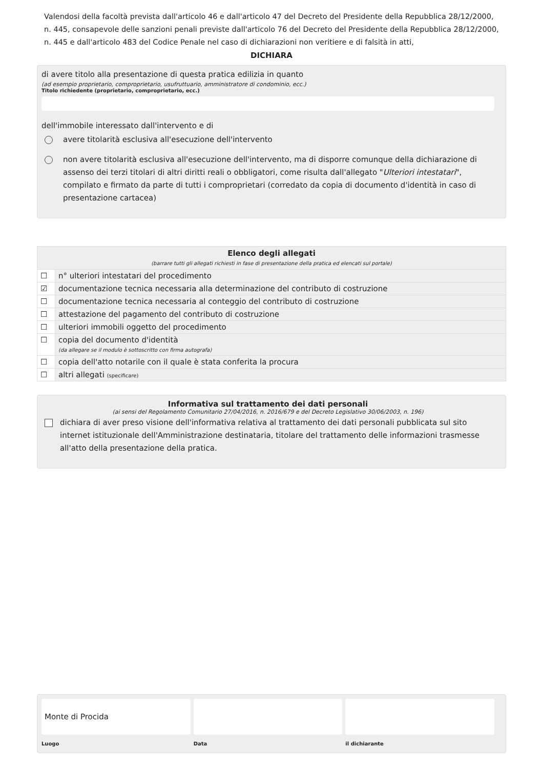Valendosi della facoltà prevista dall'articolo 46 e dall'articolo 47 del Decreto del Presidente della Repubblica 28/12/2000, n. 445, consapevole delle sanzioni penali previste dall'articolo 76 del Decreto del Presidente della Repubblica 28/12/2000, n. 445 e dall'articolo 483 del Codice Penale nel caso di dichiarazioni non veritiere e di falsità in atti,
DICHIARA
di avere titolo alla presentazione di questa pratica edilizia in quanto
(ad esempio proprietario, comproprietario, usufruttuario, amministratore di condominio, ecc.)
Titolo richiedente (proprietario, comproprietario, ecc.)
dell'immobile interessato dall'intervento e di
avere titolarità esclusiva all'esecuzione dell'intervento
non avere titolarità esclusiva all'esecuzione dell'intervento, ma di disporre comunque della dichiarazione di assenso dei terzi titolari di altri diritti reali o obbligatori, come risulta dall'allegato "Ulteriori intestatari", compilato e firmato da parte di tutti i comproprietari (corredato da copia di documento d'identità in caso di presentazione cartacea)
| Elenco degli allegati (barrare tutti gli allegati richiesti in fase di presentazione della pratica ed elencati sul portale) | |
| --- | --- |
| ☐ | n° ulteriori intestatari del procedimento |
| ☑ | documentazione tecnica necessaria alla determinazione del contributo di costruzione |
| ☐ | documentazione tecnica necessaria al conteggio del contributo di costruzione |
| ☐ | attestazione del pagamento del contributo di costruzione |
| ☐ | ulteriori immobili oggetto del procedimento |
| ☐ | copia del documento d'identità (da allegare se il modulo è sottoscritto con firma autografa) |
| ☐ | copia dell'atto notarile con il quale è stata conferita la procura |
| ☐ | altri allegati (specificare) |
Informativa sul trattamento dei dati personali
(ai sensi del Regolamento Comunitario 27/04/2016, n. 2016/679 e del Decreto Legislativo 30/06/2003, n. 196)
dichiara di aver preso visione dell'informativa relativa al trattamento dei dati personali pubblicata sul sito internet istituzionale dell'Amministrazione destinataria, titolare del trattamento delle informazioni trasmesse all'atto della presentazione della pratica.
Monte di Procida
Luogo
Data il dichiarante